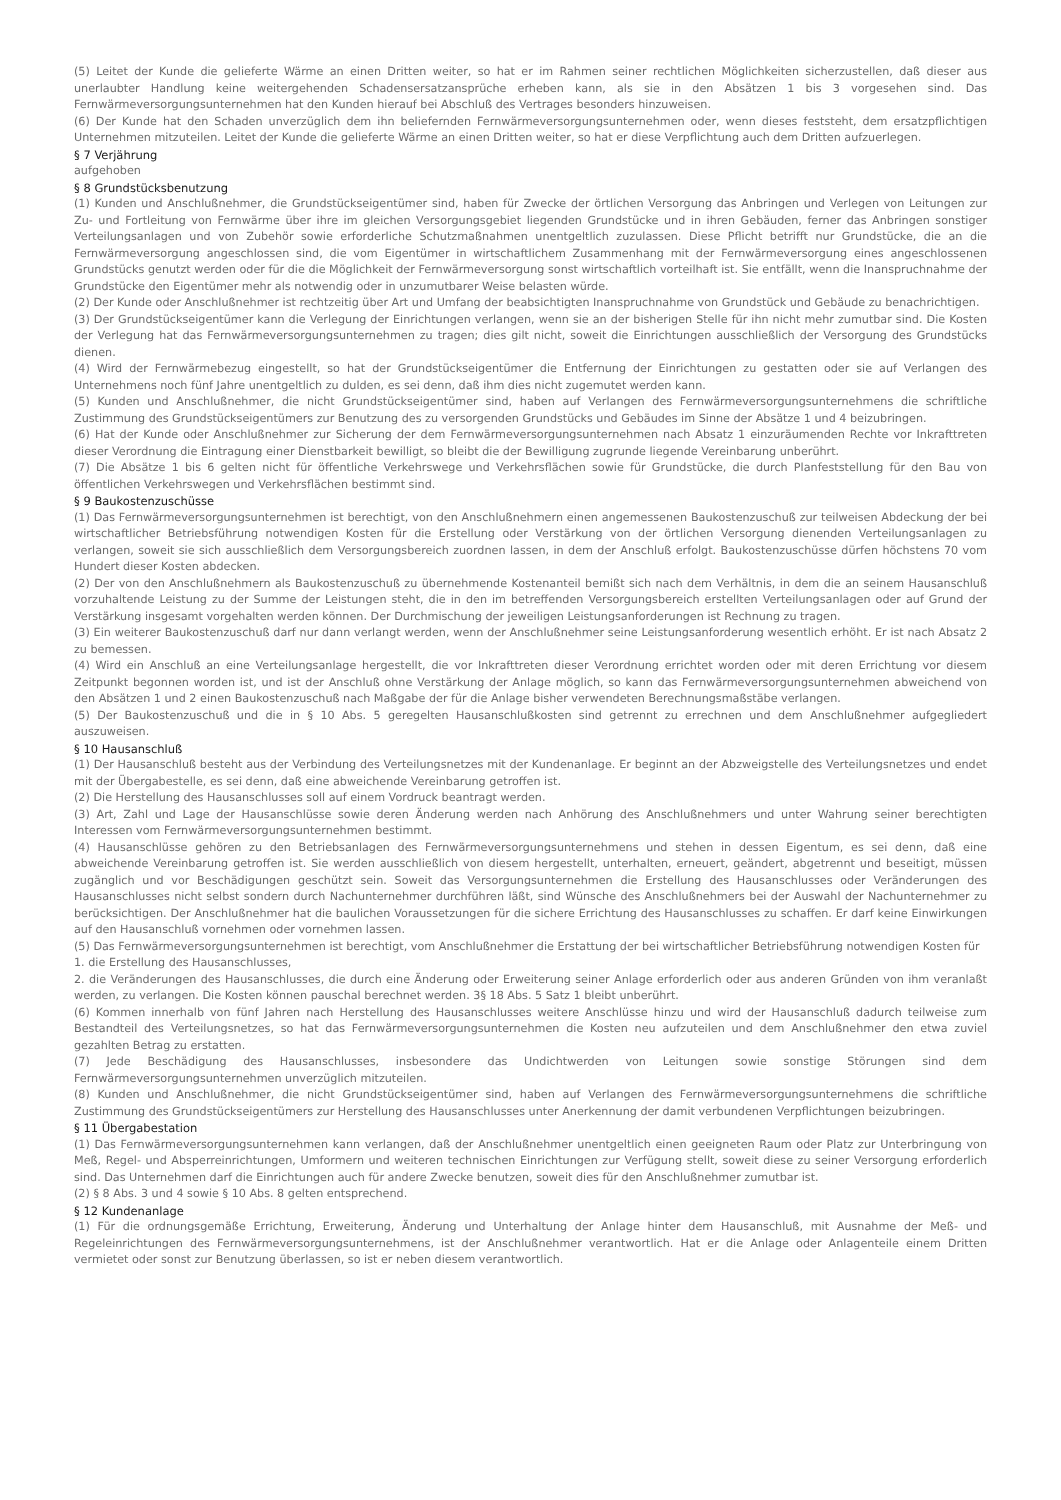(5) Leitet der Kunde die gelieferte Wärme an einen Dritten weiter, so hat er im Rahmen seiner rechtlichen Möglichkeiten sicherzustellen, daß dieser aus unerlaubter Handlung keine weitergehenden Schadensersatzansprüche erheben kann, als sie in den Absätzen 1 bis 3 vorgesehen sind. Das Fernwärmeversorgungsunternehmen hat den Kunden hierauf bei Abschluß des Vertrages besonders hinzuweisen.
(6) Der Kunde hat den Schaden unverzüglich dem ihn beliefernden Fernwärmeversorgungsunternehmen oder, wenn dieses feststeht, dem ersatzpflichtigen Unternehmen mitzuteilen. Leitet der Kunde die gelieferte Wärme an einen Dritten weiter, so hat er diese Verpflichtung auch dem Dritten aufzuerlegen.
§ 7 Verjährung
aufgehoben
§ 8 Grundstücksbenutzung
(1) Kunden und Anschlußnehmer, die Grundstückseigentümer sind, haben für Zwecke der örtlichen Versorgung das Anbringen und Verlegen von Leitungen zur Zu- und Fortleitung von Fernwärme über ihre im gleichen Versorgungsgebiet liegenden Grundstücke und in ihren Gebäuden, ferner das Anbringen sonstiger Verteilungsanlagen und von Zubehör sowie erforderliche Schutzmaßnahmen unentgeltlich zuzulassen. Diese Pflicht betrifft nur Grundstücke, die an die Fernwärmeversorgung angeschlossen sind, die vom Eigentümer in wirtschaftlichem Zusammenhang mit der Fernwärmeversorgung eines angeschlossenen Grundstücks genutzt werden oder für die die Möglichkeit der Fernwärmeversorgung sonst wirtschaftlich vorteilhaft ist. Sie entfällt, wenn die Inanspruchnahme der Grundstücke den Eigentümer mehr als notwendig oder in unzumutbarer Weise belasten würde.
(2) Der Kunde oder Anschlußnehmer ist rechtzeitig über Art und Umfang der beabsichtigten Inanspruchnahme von Grundstück und Gebäude zu benachrichtigen.
(3) Der Grundstückseigentümer kann die Verlegung der Einrichtungen verlangen, wenn sie an der bisherigen Stelle für ihn nicht mehr zumutbar sind. Die Kosten der Verlegung hat das Fernwärmeversorgungsunternehmen zu tragen; dies gilt nicht, soweit die Einrichtungen ausschließlich der Versorgung des Grundstücks dienen.
(4) Wird der Fernwärmebezug eingestellt, so hat der Grundstückseigentümer die Entfernung der Einrichtungen zu gestatten oder sie auf Verlangen des Unternehmens noch fünf Jahre unentgeltlich zu dulden, es sei denn, daß ihm dies nicht zugemutet werden kann.
(5) Kunden und Anschlußnehmer, die nicht Grundstückseigentümer sind, haben auf Verlangen des Fernwärmeversorgungsunternehmens die schriftliche Zustimmung des Grundstückseigentümers zur Benutzung des zu versorgenden Grundstücks und Gebäudes im Sinne der Absätze 1 und 4 beizubringen.
(6) Hat der Kunde oder Anschlußnehmer zur Sicherung der dem Fernwärmeversorgungsunternehmen nach Absatz 1 einzuräumenden Rechte vor Inkrafttreten dieser Verordnung die Eintragung einer Dienstbarkeit bewilligt, so bleibt die der Bewilligung zugrunde liegende Vereinbarung unberührt.
(7) Die Absätze 1 bis 6 gelten nicht für öffentliche Verkehrswege und Verkehrsflächen sowie für Grundstücke, die durch Planfeststellung für den Bau von öffentlichen Verkehrswegen und Verkehrsflächen bestimmt sind.
§ 9 Baukostenzuschüsse
(1) Das Fernwärmeversorgungsunternehmen ist berechtigt, von den Anschlußnehmern einen angemessenen Baukostenzuschuß zur teilweisen Abdeckung der bei wirtschaftlicher Betriebsführung notwendigen Kosten für die Erstellung oder Verstärkung von der örtlichen Versorgung dienenden Verteilungsanlagen zu verlangen, soweit sie sich ausschließlich dem Versorgungsbereich zuordnen lassen, in dem der Anschluß erfolgt. Baukostenzuschüsse dürfen höchstens 70 vom Hundert dieser Kosten abdecken.
(2) Der von den Anschlußnehmern als Baukostenzuschuß zu übernehmende Kostenanteil bemißt sich nach dem Verhältnis, in dem die an seinem Hausanschluß vorzuhaltende Leistung zu der Summe der Leistungen steht, die in den im betreffenden Versorgungsbereich erstellten Verteilungsanlagen oder auf Grund der Verstärkung insgesamt vorgehalten werden können. Der Durchmischung der jeweiligen Leistungsanforderungen ist Rechnung zu tragen.
(3) Ein weiterer Baukostenzuschuß darf nur dann verlangt werden, wenn der Anschlußnehmer seine Leistungsanforderung wesentlich erhöht. Er ist nach Absatz 2 zu bemessen.
(4) Wird ein Anschluß an eine Verteilungsanlage hergestellt, die vor Inkrafttreten dieser Verordnung errichtet worden oder mit deren Errichtung vor diesem Zeitpunkt begonnen worden ist, und ist der Anschluß ohne Verstärkung der Anlage möglich, so kann das Fernwärmeversorgungsunternehmen abweichend von den Absätzen 1 und 2 einen Baukostenzuschuß nach Maßgabe der für die Anlage bisher verwendeten Berechnungsmaßstäbe verlangen.
(5) Der Baukostenzuschuß und die in § 10 Abs. 5 geregelten Hausanschlußkosten sind getrennt zu errechnen und dem Anschlußnehmer aufgegliedert auszuweisen.
§ 10 Hausanschluß
(1) Der Hausanschluß besteht aus der Verbindung des Verteilungsnetzes mit der Kundenanlage. Er beginnt an der Abzweigstelle des Verteilungsnetzes und endet mit der Übergabestelle, es sei denn, daß eine abweichende Vereinbarung getroffen ist.
(2) Die Herstellung des Hausanschlusses soll auf einem Vordruck beantragt werden.
(3) Art, Zahl und Lage der Hausanschlüsse sowie deren Änderung werden nach Anhörung des Anschlußnehmers und unter Wahrung seiner berechtigten Interessen vom Fernwärmeversorgungsunternehmen bestimmt.
(4) Hausanschlüsse gehören zu den Betriebsanlagen des Fernwärmeversorgungsunternehmens und stehen in dessen Eigentum, es sei denn, daß eine abweichende Vereinbarung getroffen ist. Sie werden ausschließlich von diesem hergestellt, unterhalten, erneuert, geändert, abgetrennt und beseitigt, müssen zugänglich und vor Beschädigungen geschützt sein. Soweit das Versorgungsunternehmen die Erstellung des Hausanschlusses oder Veränderungen des Hausanschlusses nicht selbst sondern durch Nachunternehmer durchführen läßt, sind Wünsche des Anschlußnehmers bei der Auswahl der Nachunternehmer zu berücksichtigen. Der Anschlußnehmer hat die baulichen Voraussetzungen für die sichere Errichtung des Hausanschlusses zu schaffen. Er darf keine Einwirkungen auf den Hausanschluß vornehmen oder vornehmen lassen.
(5) Das Fernwärmeversorgungsunternehmen ist berechtigt, vom Anschlußnehmer die Erstattung der bei wirtschaftlicher Betriebsführung notwendigen Kosten für
1. die Erstellung des Hausanschlusses,
2. die Veränderungen des Hausanschlusses, die durch eine Änderung oder Erweiterung seiner Anlage erforderlich oder aus anderen Gründen von ihm veranlaßt werden, zu verlangen. Die Kosten können pauschal berechnet werden. 3§ 18 Abs. 5 Satz 1 bleibt unberührt.
(6) Kommen innerhalb von fünf Jahren nach Herstellung des Hausanschlusses weitere Anschlüsse hinzu und wird der Hausanschluß dadurch teilweise zum Bestandteil des Verteilungsnetzes, so hat das Fernwärmeversorgungsunternehmen die Kosten neu aufzuteilen und dem Anschlußnehmer den etwa zuviel gezahlten Betrag zu erstatten.
(7) Jede Beschädigung des Hausanschlusses, insbesondere das Undichtwerden von Leitungen sowie sonstige Störungen sind dem Fernwärmeversorgungsunternehmen unverzüglich mitzuteilen.
(8) Kunden und Anschlußnehmer, die nicht Grundstückseigentümer sind, haben auf Verlangen des Fernwärmeversorgungsunternehmens die schriftliche Zustimmung des Grundstückseigentümers zur Herstellung des Hausanschlusses unter Anerkennung der damit verbundenen Verpflichtungen beizubringen.
§ 11 Übergabestation
(1) Das Fernwärmeversorgungsunternehmen kann verlangen, daß der Anschlußnehmer unentgeltlich einen geeigneten Raum oder Platz zur Unterbringung von Meß, Regel- und Absperreinrichtungen, Umformern und weiteren technischen Einrichtungen zur Verfügung stellt, soweit diese zu seiner Versorgung erforderlich sind. Das Unternehmen darf die Einrichtungen auch für andere Zwecke benutzen, soweit dies für den Anschlußnehmer zumutbar ist.
(2) § 8 Abs. 3 und 4 sowie § 10 Abs. 8 gelten entsprechend.
§ 12 Kundenanlage
(1) Für die ordnungsgemäße Errichtung, Erweiterung, Änderung und Unterhaltung der Anlage hinter dem Hausanschluß, mit Ausnahme der Meß- und Regeleinrichtungen des Fernwärmeversorgungsunternehmens, ist der Anschlußnehmer verantwortlich. Hat er die Anlage oder Anlagenteile einem Dritten vermietet oder sonst zur Benutzung überlassen, so ist er neben diesem verantwortlich.